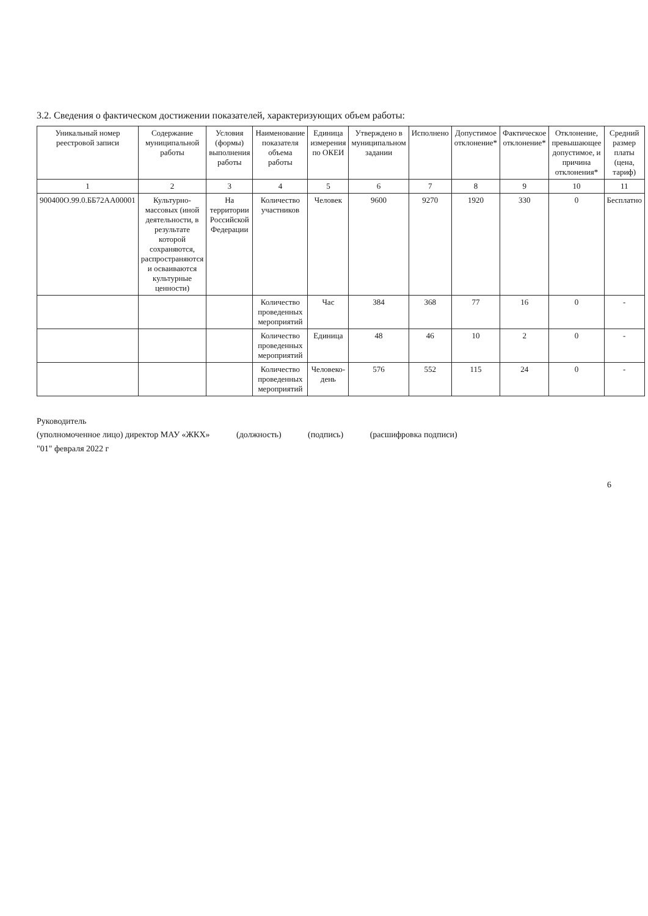3.2. Сведения о фактическом достижении показателей, характеризующих объем работы:
| Уникальный номер реестровой записи | Содержание муниципальной работы | Условия (формы) выполнения работы | Наименование показателя объема работы | Единица измерения по ОКЕИ | Утверждено в муниципальном задании | Исполнено | Допустимое отклонение* | Фактическое отклонение* | Отклонение, превышающее допустимое, и причина отклонения* | Средний размер платы (цена, тариф) |
| --- | --- | --- | --- | --- | --- | --- | --- | --- | --- | --- |
| 1 | 2 | 3 | 4 | 5 | 6 | 7 | 8 | 9 | 10 | 11 |
| 900400О.99.0.ББ72АА00001 | Культурно-массовых (иной деятельности, в результате которой сохраняются, распространяются и осваиваются культурные ценности) | На территории Российской Федерации | Количество участников | Человек | 9600 | 9270 | 1920 | 330 | 0 | Бесплатно |
| | | | Количество проведенных мероприятий | Час | 384 | 368 | 77 | 16 | 0 | - |
| | | | Количество проведенных мероприятий | Единица | 48 | 46 | 10 | 2 | 0 | - |
| | | | Количество проведенных мероприятий | Человеко-день | 576 | 552 | 115 | 24 | 0 | - |
Руководитель
(уполномоченное лицо) директор МАУ «ЖКХ» (должность) (подпись) (расшифровка подписи)
"01" февраля 2022 г
6